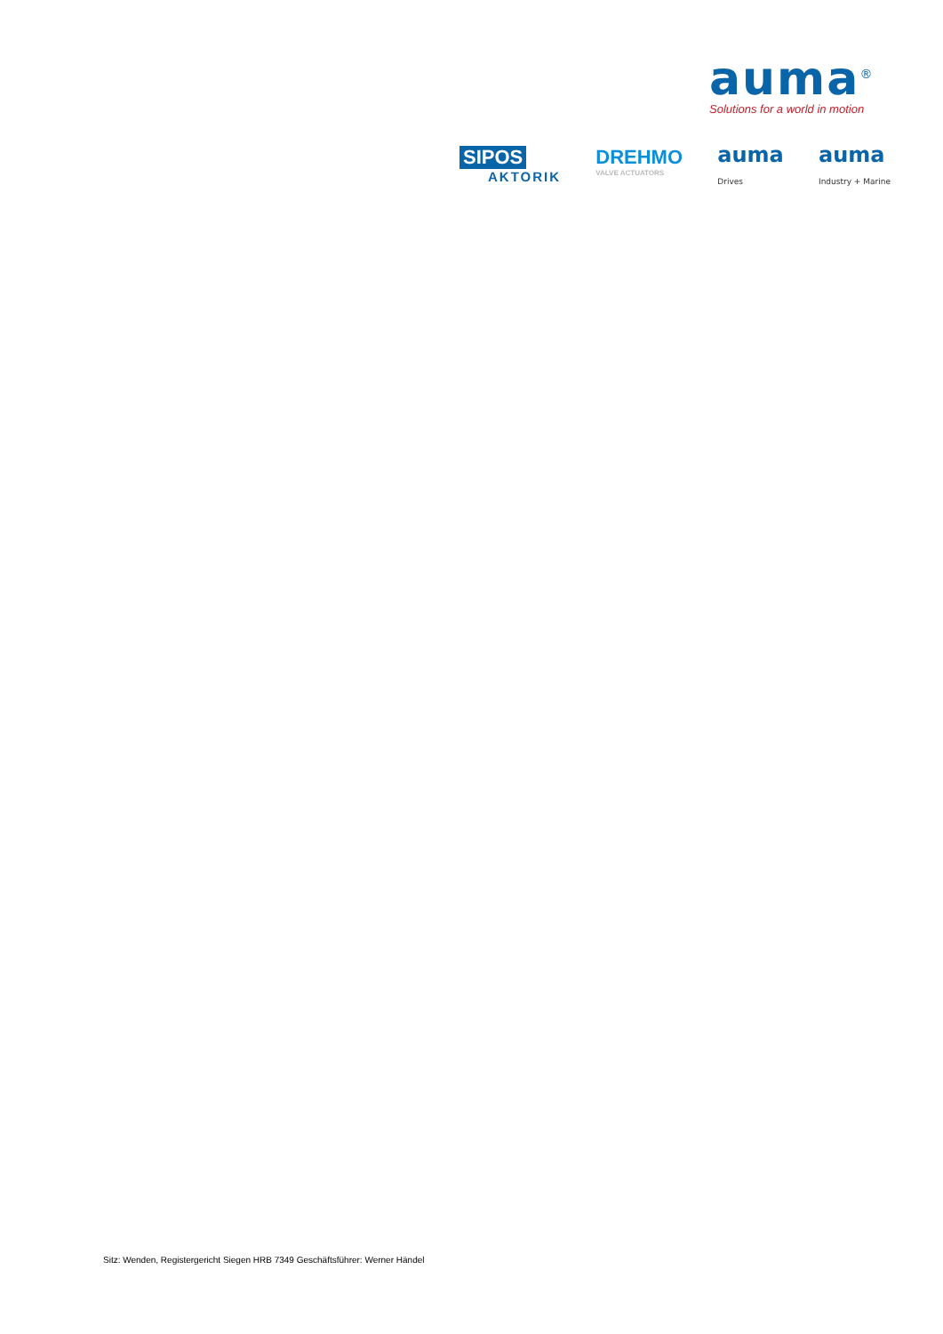auma<sup>®</sup>
Solutions for a world in motion
SIPOS
AKTORIK
DREHMO
VALVE ACTUATORS
auma
Drives
auma
Industry + Marine
Sitz: Wenden, Registergericht Siegen HRB 7349 Geschäftsführer: Werner Händel